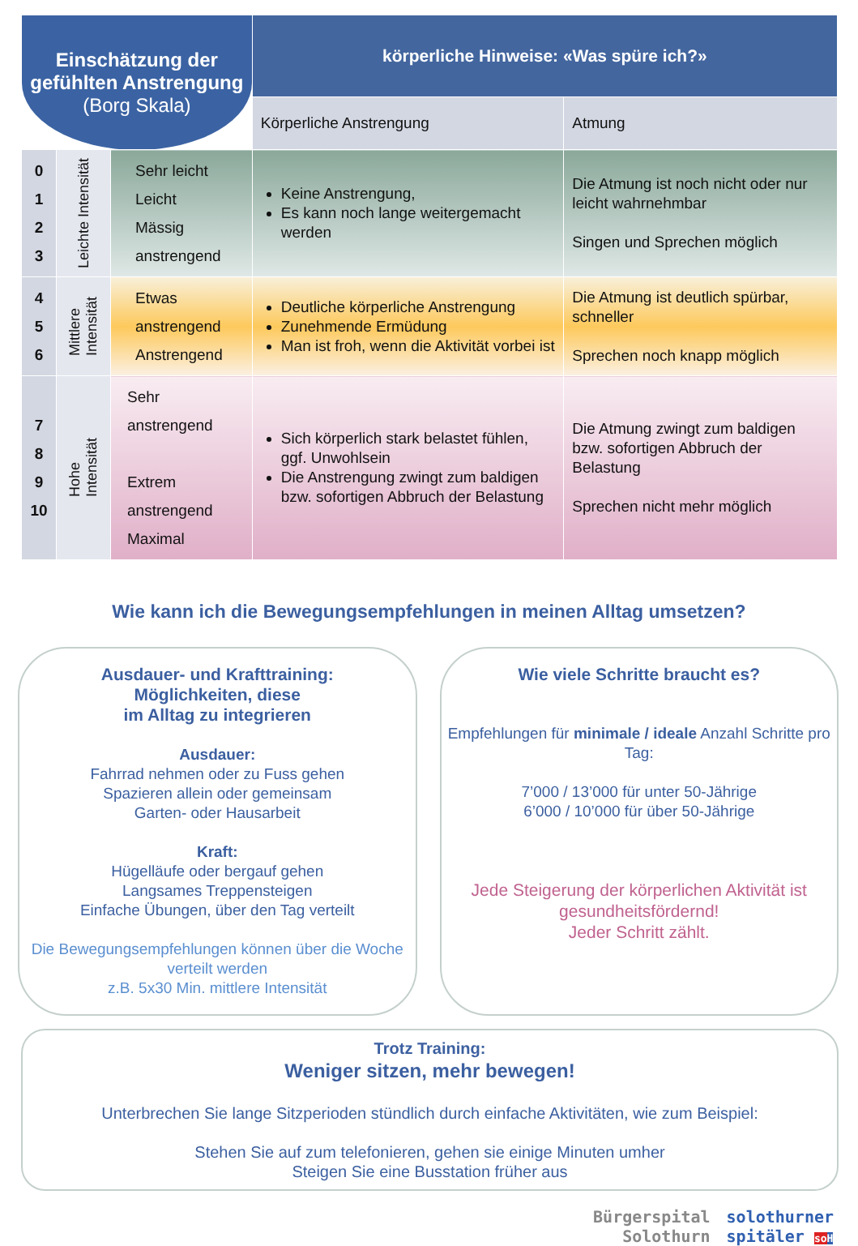| Einschätzung der gefühlten Anstrengung (Borg Skala) | | | körperliche Hinweise: «Was spüre ich?» | |
| --- | --- | --- | --- | --- |
| | | | Körperliche Anstrengung | Atmung |
| 0 1 2 3 | Leichte Intensität | Sehr leicht Leicht Mässig anstrengend | Keine Anstrengung, Es kann noch lange weitergemacht werden | Die Atmung ist noch nicht oder nur leicht wahrnehmbar Singen und Sprechen möglich |
| 4 5 6 | Mittlere Intensität | Etwas anstrengend Anstrengend | Deutliche körperliche Anstrengung Zunehmende Ermüdung Man ist froh, wenn die Aktivität vorbei ist | Die Atmung ist deutlich spürbar, schneller Sprechen noch knapp möglich |
| 7 8 9 10 | Hohe Intensität | Sehr anstrengend Extrem anstrengend Maximal | Sich körperlich stark belastet fühlen, ggf. Unwohlsein Die Anstrengung zwingt zum baldigen bzw. sofortigen Abbruch der Belastung | Die Atmung zwingt zum baldigen bzw. sofortigen Abbruch der Belastung Sprechen nicht mehr möglich |
Wie kann ich die Bewegungsempfehlungen in meinen Alltag umsetzen?
Ausdauer- und Krafttraining:
Möglichkeiten, diese
im Alltag zu integrieren
Ausdauer:
Fahrrad nehmen oder zu Fuss gehen
Spazieren allein oder gemeinsam
Garten- oder Hausarbeit
Kraft:
Hügelläufe oder bergauf gehen
Langsames Treppensteigen
Einfache Übungen, über den Tag verteilt
Die Bewegungsempfehlungen können über die Woche verteilt werden
z.B. 5x30 Min. mittlere Intensität
Wie viele Schritte braucht es?
Empfehlungen für minimale / ideale Anzahl Schritte pro Tag:
7’000 / 13’000 für unter 50-Jährige
6’000 / 10’000 für über 50-Jährige
Jede Steigerung der körperlichen Aktivität ist gesundheitsfördernd!
Jeder Schritt zählt.
Trotz Training:
Weniger sitzen, mehr bewegen!
Unterbrechen Sie lange Sitzperioden stündlich durch einfache Aktivitäten, wie zum Beispiel:
Stehen Sie auf zum telefonieren, gehen sie einige Minuten umher
Steigen Sie eine Busstation früher aus
Bürgerspital
Solothurn
solothurner
spitäler so H